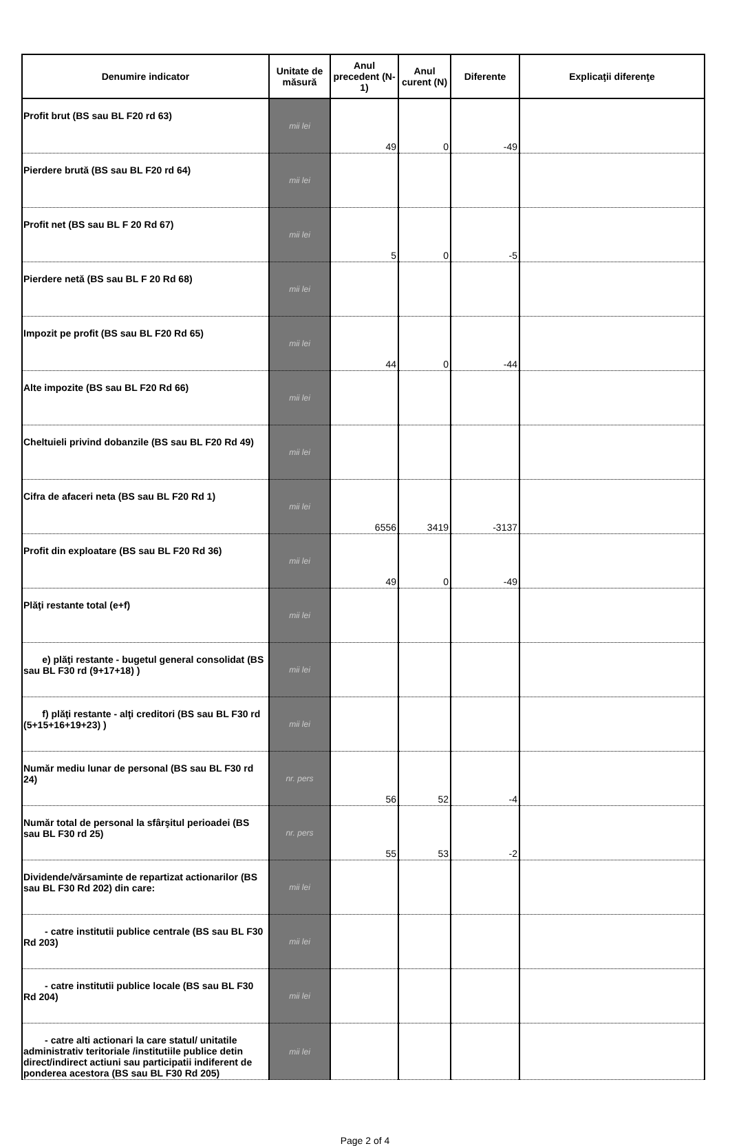| Denumire indicator | Unitate de măsură | Anul precedent (N-1) | Anul curent (N) | Diferente | Explicaţii diferenţe |
| --- | --- | --- | --- | --- | --- |
| Profit brut (BS sau BL F20 rd 63) | mii lei | 49 | 0 | -49 | |
| Pierdere brută (BS sau BL F20 rd 64) | mii lei | | | | |
| Profit net (BS sau BL F 20 Rd 67) | mii lei | 5 | 0 | -5 | |
| Pierdere netă (BS sau BL F 20 Rd 68) | mii lei | | | | |
| Impozit pe profit (BS sau BL F20 Rd 65) | mii lei | 44 | 0 | -44 | |
| Alte impozite (BS sau BL F20 Rd 66) | mii lei | | | | |
| Cheltuieli privind dobanzile (BS sau BL F20 Rd 49) | mii lei | | | | |
| Cifra de afaceri neta (BS sau BL F20 Rd 1) | mii lei | 6556 | 3419 | -3137 | |
| Profit din exploatare (BS sau BL F20 Rd 36) | mii lei | 49 | 0 | -49 | |
| Plăţi restante total (e+f) | mii lei | | | | |
| e) plăţi restante - bugetul general consolidat (BS sau BL F30 rd (9+17+18) ) | mii lei | | | | |
| f) plăţi restante - alţi creditori (BS sau BL F30 rd (5+15+16+19+23) ) | mii lei | | | | |
| Număr mediu lunar de personal (BS sau BL F30 rd 24) | nr. pers | 56 | 52 | -4 | |
| Număr total de personal la sfârşitul perioadei (BS sau BL F30 rd 25) | nr. pers | 55 | 53 | -2 | |
| Dividende/vărsaminte de repartizat actionarilor (BS sau BL F30 Rd 202) din care: | mii lei | | | | |
| - catre institutii publice centrale (BS sau BL F30 Rd 203) | mii lei | | | | |
| - catre institutii publice locale (BS sau BL F30 Rd 204) | mii lei | | | | |
| - catre alti actionari la care statul/ unitatile administrativ teritoriale /institutiile publice detin direct/indirect actiuni sau participatii indiferent de ponderea acestora (BS sau BL F30 Rd 205) | mii lei | | | | |
Page 2 of 4